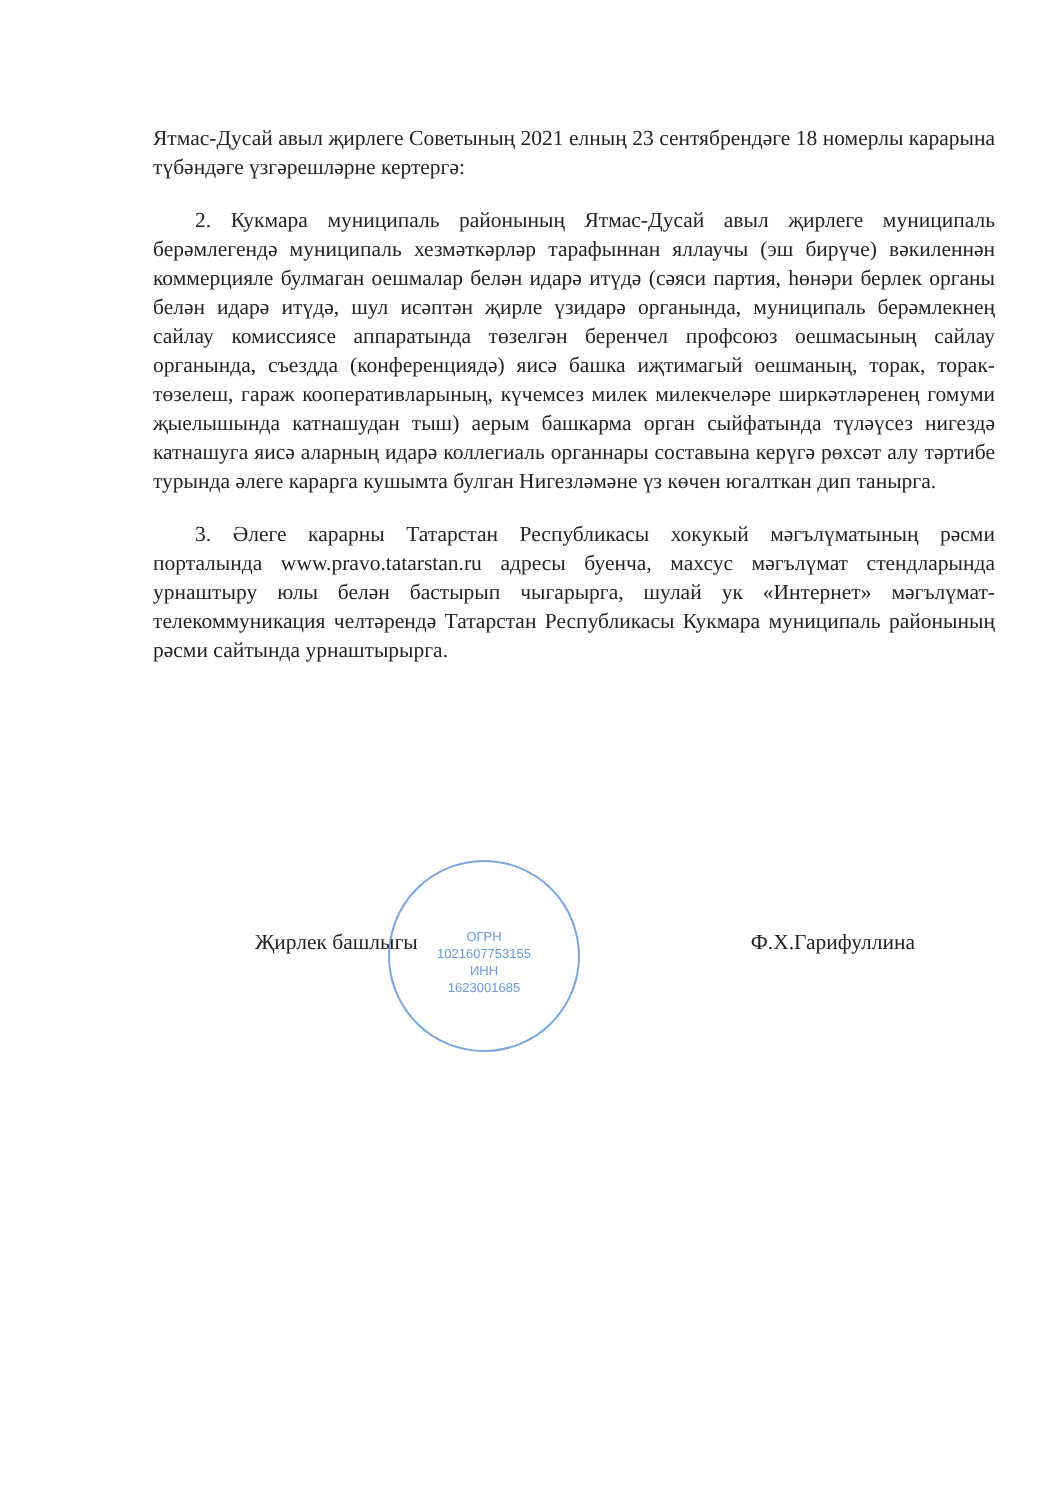Ятмас-Дусай авыл җирлеге Советының 2021 елның 23 сентябрендәге 18 номерлы карарына түбәндәге үзгәрешләрне кертергә:
2. Кукмара муниципаль районының Ятмас-Дусай авыл җирлеге муниципаль берәмлегендә муниципаль хезмәткәрләр тарафыннан яллаучы (эш бирүче) вәкиленнән коммерцияле булмаган оешмалар белән идарә итүдә (сәяси партия, һөнәри берлек органы белән идарә итүдә, шул исәптән җирле үзидарә органында, муниципаль берәмлекнең сайлау комиссиясе аппаратында төзелгән беренчел профсоюз оешмасының сайлау органында, съездда (конференциядә) яисә башка иҗтимагый оешманың, торак, торак-төзелеш, гараж кооперативларының, күчемсез милек милекчеләре ширкәтләренең гомуми җыелышында катнашудан тыш) аерым башкарма орган сыйфатында түләүсез нигездә катнашуга яисә аларның идарә коллегиаль органнары составына керүгә рөхсәт алу тәртибе турында әлеге карарга кушымта булган Нигезләмәне үз көчен югалткан дип танырга.
3. Әлеге карарны Татарстан Республикасы хокукый мәгълүматының рәсми порталында www.pravo.tatarstan.ru адресы буенча, махсус мәгълүмат стендларында урнаштыру юлы белән бастырып чыгарырга, шулай ук «Интернет» мәгълүмат-телекоммуникация челтәрендә Татарстан Республикасы Кукмара муниципаль районының рәсми сайтында урнаштырырга.
ОГРН
1021607753155
ИНН
1623001685
Җирлек башлыгы Ф.Х.Гарифуллина